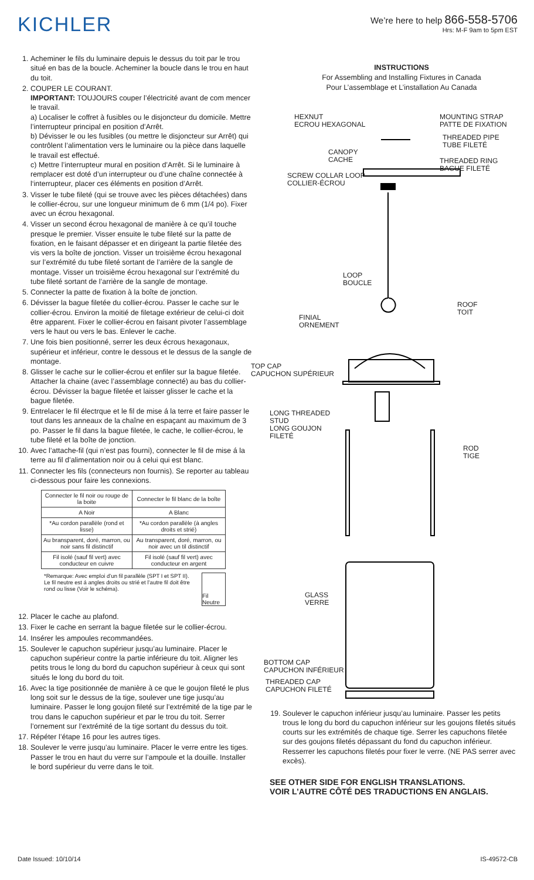KICHLER
We’re here to help 866-558-5706
Hrs: M-F 9am to 5pm EST
1. Acheminer le fils du luminaire depuis le dessus du toit par le trou situé en bas de la boucle. Acheminer la boucle dans le trou en haut du toit.
2. COUPER LE COURANT.
IMPORTANT: TOUJOURS couper l’électricité avant de com mencer le travail.
a) Localiser le coffret à fusibles ou le disjoncteur du domicile. Mettre l’interrupteur principal en position d’Arrêt.
b) Dévisser le ou les fusibles (ou mettre le disjoncteur sur Arrêt) qui contrôlent l’alimentation vers le luminaire ou la pièce dans laquelle le travail est effectué.
c) Mettre l’interrupteur mural en position d’Arrêt. Si le luminaire à remplacer est doté d’un interrupteur ou d’une chaîne connectée à l‘interrupteur, placer ces éléments en position d’Arrêt.
3. Visser le tube fileté (qui se trouve avec les pièces détachées) dans le collier-écrou, sur une longueur minimum de 6 mm (1/4 po). Fixer avec un écrou hexagonal.
4. Visser un second écrou hexagonal de manière à ce qu’il touche presque le premier. Visser ensuite le tube fileté sur la patte de fixation, en le faisant dépasser et en dirigeant la partie filetée des vis vers la boîte de jonction. Visser un troisième écrou hexagonal sur l’extrémité du tube fileté sortant de l’arrière de la sangle de montage. Visser un troisième écrou hexagonal sur l’extrémité du tube fileté sortant de l’arrière de la sangle de montage.
5. Connecter la patte de fixation à la boîte de jonction.
6. Dévisser la bague filetée du collier-écrou. Passer le cache sur le collier-écrou. Environ la moitié de filetage extérieur de celui-ci doit être apparent. Fixer le collier-écrou en faisant pivoter l’assemblage vers le haut ou vers le bas. Enlever le cache.
7. Une fois bien positionné, serrer les deux écrous hexagonaux, supérieur et inférieur, contre le dessous et le dessus de la sangle de montage.
8. Glisser le cache sur le collier-écrou et enfiler sur la bague filetée. Attacher la chaine (avec l’assemblage connecté) au bas du collier-écrou. Dévisser la bague filetée et laisser glisser le cache et la bague filetée.
9. Entrelacer le fil électrque et le fil de mise á la terre et faire passer le tout dans les anneaux de la chaîne en espaçant au maximum de 3 po. Passer le fil dans la bague filetée, le cache, le collier-écrou, le tube fileté et la boîte de jonction.
10. Avec l’attache-fil (qui n’est pas fourni), connecter le fil de mise á la terre au fil d’alimentation noir ou á celui qui est blanc.
11. Connecter les fils (connecteurs non fournis). Se reporter au tableau ci-dessous pour faire les connexions.
| Connecter le fil noir ou rouge de la boite | Connecter le fil blanc de la boîte |
| A Noir | A Blanc |
| *Au cordon parallèle (rond et lisse) | *Au cordon parallèle (à angles droits et strié) |
| Au bransparent, doré, marron, ou noir sans fil distinctif | Au transparent, doré, marron, ou noir avec un til distinctif |
| Fil isolé (sauf fil vert) avec conducteur en cuivre | Fil isolé (sauf fil vert) avec conducteur en argent |
*Remarque: Avec emploi d’un fil parallèle (SPT I et SPT II). Le fil neutre est á angles droits ou strié et l’autre fil doit être rond ou lisse (Voir le schéma).
Fil Neutre
12. Placer le cache au plafond.
13. Fixer le cache en serrant la bague filetée sur le collier-écrou.
14. Insérer les ampoules recommandées.
15. Soulever le capuchon supérieur jusqu’au luminaire. Placer le capuchon supérieur contre la partie inférieure du toit. Aligner les petits trous le long du bord du capuchon supérieur à ceux qui sont situés le long du bord du toit.
16. Avec la tige positionnée de manière à ce que le goujon fileté le plus long soit sur le dessus de la tige, soulever une tige jusqu’au luminaire. Passer le long goujon fileté sur l’extrémité de la tige par le trou dans le capuchon supérieur et par le trou du toit. Serrer l’ornement sur l’extrémité de la tige sortant du dessus du toit.
17. Répéter l’étape 16 pour les autres tiges.
18. Soulever le verre jusqu’au luminaire. Placer le verre entre les tiges. Passer le trou en haut du verre sur l’ampoule et la douille. Installer le bord supérieur du verre dans le toit.
INSTRUCTIONS
For Assembling and Installing Fixtures in Canada
Pour L’assemblage et L’installation Au Canada
HEXNUT
ECROU HEXAGONAL
MOUNTING STRAP
PATTE DE FIXATION
THREADED PIPE
TUBE FILETÉ
CANOPY
CACHE
THREADED RING
BAGUE FILETÉ
SCREW COLLAR LOOP
COLLIER-ÉCROU
LOOP
BOUCLE
ROOF
TOIT
FINIAL
ORNEMENT
TOP CAP
CAPUCHON SUPÉRIEUR
LONG THREADED
STUD
LONG GOUJON
FILETÉ
ROD
TIGE
GLASS
VERRE
BOTTOM CAP
CAPUCHON INFÉRIEUR
THREADED CAP
CAPUCHON FILETÉ
19. Soulever le capuchon inférieur jusqu’au luminaire. Passer les petits trous le long du bord du capuchon inférieur sur les goujons filetés situés courts sur les extrémités de chaque tige. Serrer les capuchons filetée sur des goujons filetés dépassant du fond du capuchon inférieur. Resserrer les capuchons filetés pour fixer le verre. (NE PAS serrer avec excès).
SEE OTHER SIDE FOR ENGLISH TRANSLATIONS.
VOIR L’AUTRE CÔTÉ DES TRADUCTIONS EN ANGLAIS.
Date Issued: 10/10/14 IS-49572-CB